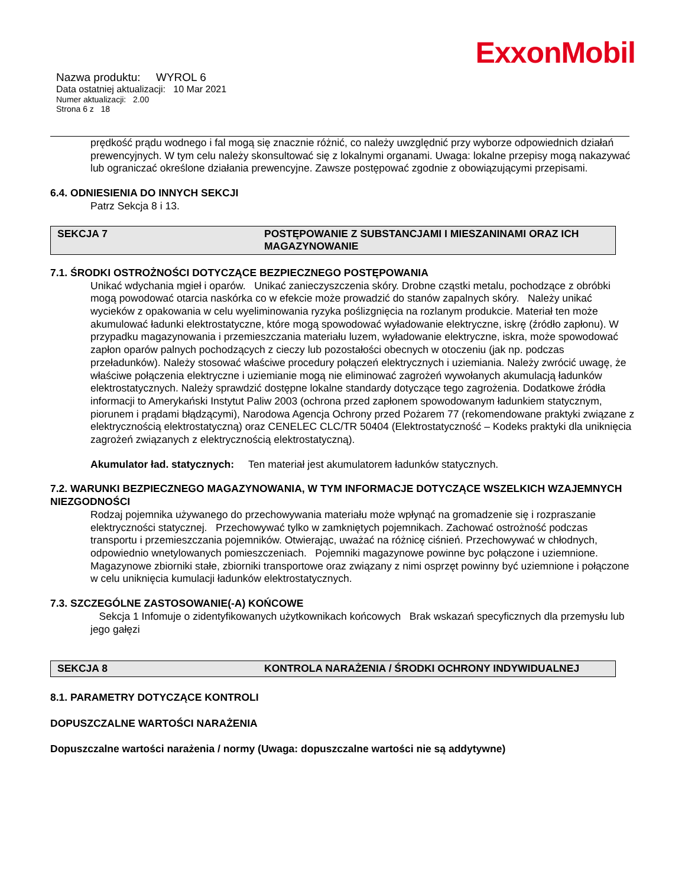ExxonMobil
Nazwa produktu: WYROL 6
Data ostatniej aktualizacji: 10 Mar 2021
Numer aktualizacji: 2.00
Strona 6 z 18
prędkość prądu wodnego i fal mogą się znacznie różnić, co należy uwzględnić przy wyborze odpowiednich działań prewencyjnych. W tym celu należy skonsultować się z lokalnymi organami. Uwaga: lokalne przepisy mogą nakazywać lub ograniczać określone działania prewencyjne. Zawsze postępować zgodnie z obowiązującymi przepisami.
6.4. ODNIESIENIA DO INNYCH SEKCJI
Patrz Sekcja 8 i 13.
SEKCJA 7 POSTĘPOWANIE Z SUBSTANCJAMI I MIESZANINAMI ORAZ ICH MAGAZYNOWANIE
7.1. ŚRODKI OSTROŻNOŚCI DOTYCZĄCE BEZPIECZNEGO POSTĘPOWANIA
Unikać wdychania mgieł i oparów. Unikać zanieczyszczenia skóry. Drobne cząstki metalu, pochodzące z obróbki mogą powodować otarcia naskórka co w efekcie może prowadzić do stanów zapalnych skóry. Należy unikać wycieków z opakowania w celu wyeliminowania ryzyka poślizgnięcia na rozlanym produkcie. Materiał ten może akumulować ładunki elektrostatyczne, które mogą spowodować wyładowanie elektryczne, iskrę (źródło zapłonu). W przypadku magazynowania i przemieszczania materiału luzem, wyładowanie elektryczne, iskra, może spowodować zapłon oparów palnych pochodzących z cieczy lub pozostałości obecnych w otoczeniu (jak np. podczas przeładunków). Należy stosować właściwe procedury połączeń elektrycznych i uziemiania. Należy zwrócić uwagę, że właściwe połączenia elektryczne i uziemianie mogą nie eliminować zagrożeń wywołanych akumulacją ładunków elektrostatycznych. Należy sprawdzić dostępne lokalne standardy dotyczące tego zagrożenia. Dodatkowe źródła informacji to Amerykański Instytut Paliw 2003 (ochrona przed zapłonem spowodowanym ładunkiem statycznym, piorunem i prądami błądzącymi), Narodowa Agencja Ochrony przed Pożarem 77 (rekomendowane praktyki związane z elektrycznością elektrostatyczną) oraz CENELEC CLC/TR 50404 (Elektrostatyczność – Kodeks praktyki dla uniknięcia zagrożeń związanych z elektrycznością elektrostatyczną).
Akumulator ład. statycznych: Ten materiał jest akumulatorem ładunków statycznych.
7.2. WARUNKI BEZPIECZNEGO MAGAZYNOWANIA, W TYM INFORMACJE DOTYCZĄCE WSZELKICH WZAJEMNYCH NIEZGODNOŚCI
Rodzaj pojemnika używanego do przechowywania materiału może wpłynąć na gromadzenie się i rozpraszanie elektryczności statycznej. Przechowywać tylko w zamkniętych pojemnikach. Zachować ostrożność podczas transportu i przemieszczania pojemników. Otwierając, uważać na różnicę ciśnień. Przechowywać w chłodnych, odpowiednio wnetylowanych pomieszczeniach. Pojemniki magazynowe powinne byc połączone i uziemnione. Magazynowe zbiorniki stałe, zbiorniki transportowe oraz związany z nimi osprzęt powinny być uziemnione i połączone w celu uniknięcia kumulacji ładunków elektrostatycznych.
7.3. SZCZEGÓLNE ZASTOSOWANIE(-A) KOŃCOWE
Sekcja 1 Infomuje o zidentyfikowanych użytkownikach końcowych Brak wskazań specyficznych dla przemysłu lub jego gałęzi
SEKCJA 8 KONTROLA NARAŻENIA / ŚRODKI OCHRONY INDYWIDUALNEJ
8.1. PARAMETRY DOTYCZĄCE KONTROLI
DOPUSZCZALNE WARTOŚCI NARAŻENIA
Dopuszczalne wartości narażenia / normy (Uwaga: dopuszczalne wartości nie są addytywne)